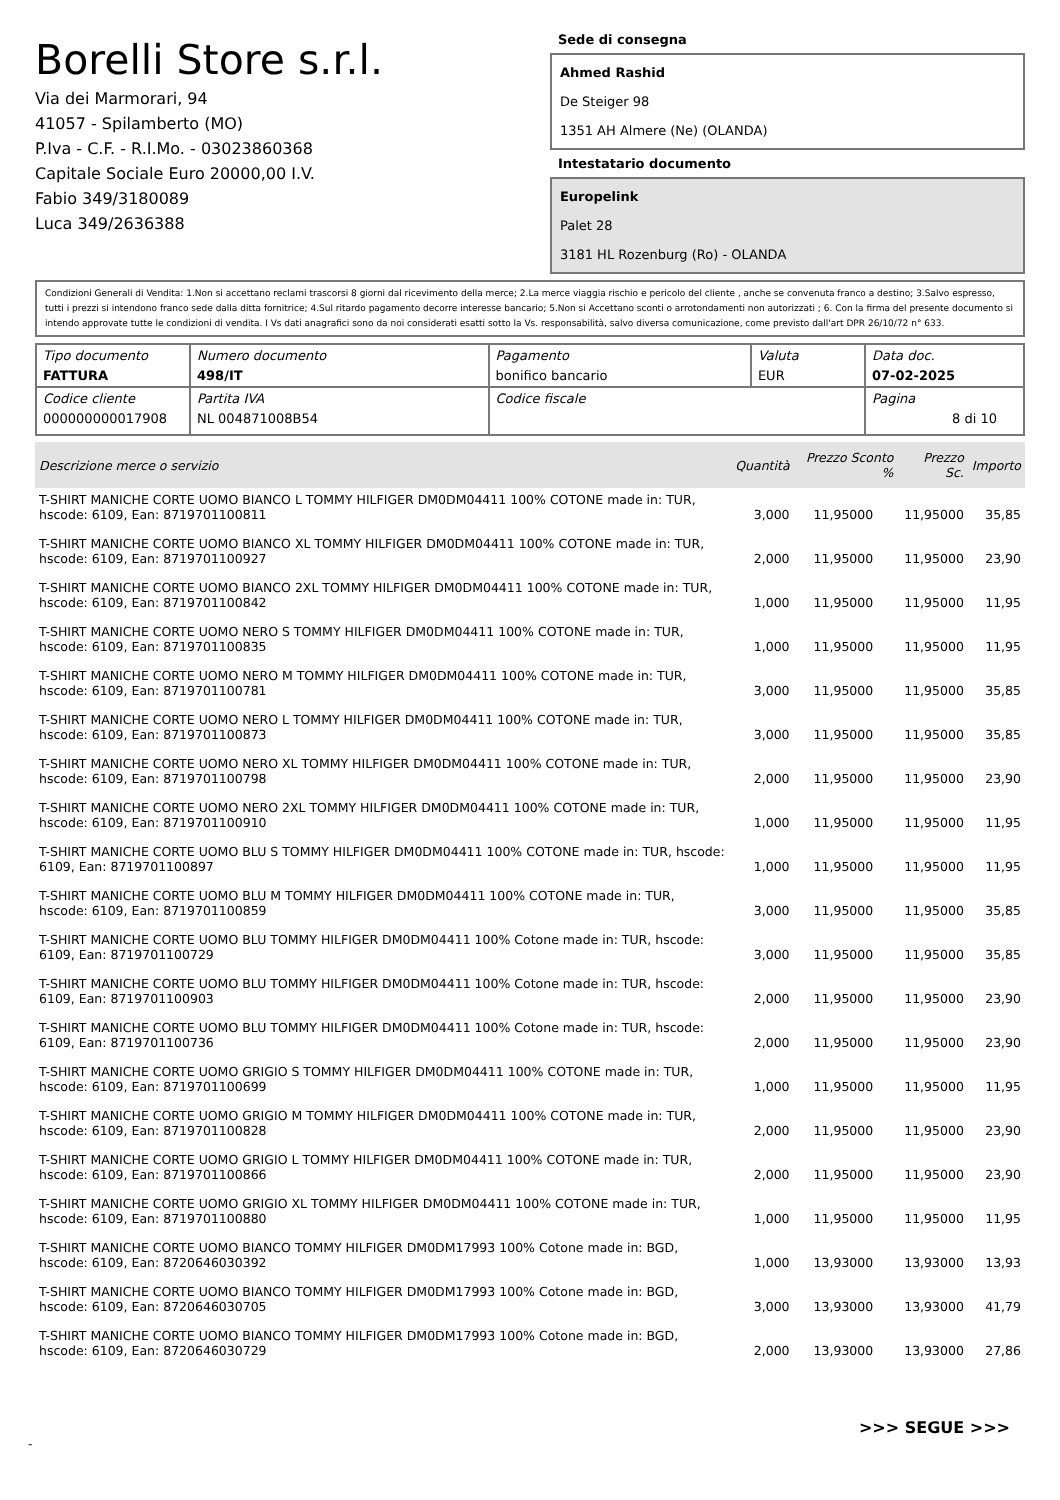Borelli Store s.r.l.
Via dei Marmorari, 94
41057 - Spilamberto (MO)
P.Iva - C.F. - R.I.Mo. - 03023860368
Capitale Sociale Euro 20000,00 I.V.
Fabio 349/3180089
Luca 349/2636388
Sede di consegna
Ahmed Rashid
De Steiger 98
1351 AH Almere (Ne) (OLANDA)
Intestatario documento
Europelink
Palet 28
3181 HL Rozenburg (Ro) - OLANDA
Condizioni Generali di Vendita: 1.Non si accettano reclami trascorsi 8 giorni dal ricevimento della merce; 2.La merce viaggia rischio e pericolo del cliente , anche se convenuta franco a destino; 3.Salvo espresso, tutti i prezzi si intendono franco sede dalla ditta fornitrice; 4.Sul ritardo pagamento decorre interesse bancario; 5.Non si Accettano sconti o arrotondamenti non autorizzati ; 6. Con la firma del presente documento si intendo approvate tutte le condizioni di vendita. I Vs dati anagrafici sono da noi considerati esatti sotto la Vs. responsabilità, salvo diversa comunicazione, come previsto dall'art DPR 26/10/72 n° 633.
| Tipo documento FATTURA | Numero documento 498/IT | Pagamento bonifico bancario | Valuta EUR | Data doc. 07-02-2025 |
| Codice cliente 000000000017908 | Partita IVA NL 004871008B54 | Codice fiscale | | Pagina 8 di 10 |
| Descrizione merce o servizio | Quantità | Prezzo Sconto % | Prezzo Sc. | Importo |
| --- | --- | --- | --- | --- |
| T-SHIRT MANICHE CORTE UOMO BIANCO L TOMMY HILFIGER DM0DM04411 100% COTONE made in: TUR, hscode: 6109, Ean: 8719701100811 | 3,000 | 11,95000 | 11,95000 | 35,85 |
| T-SHIRT MANICHE CORTE UOMO BIANCO XL TOMMY HILFIGER DM0DM04411 100% COTONE made in: TUR, hscode: 6109, Ean: 8719701100927 | 2,000 | 11,95000 | 11,95000 | 23,90 |
| T-SHIRT MANICHE CORTE UOMO BIANCO 2XL TOMMY HILFIGER DM0DM04411 100% COTONE made in: TUR, hscode: 6109, Ean: 8719701100842 | 1,000 | 11,95000 | 11,95000 | 11,95 |
| T-SHIRT MANICHE CORTE UOMO NERO S TOMMY HILFIGER DM0DM04411 100% COTONE made in: TUR, hscode: 6109, Ean: 8719701100835 | 1,000 | 11,95000 | 11,95000 | 11,95 |
| T-SHIRT MANICHE CORTE UOMO NERO M TOMMY HILFIGER DM0DM04411 100% COTONE made in: TUR, hscode: 6109, Ean: 8719701100781 | 3,000 | 11,95000 | 11,95000 | 35,85 |
| T-SHIRT MANICHE CORTE UOMO NERO L TOMMY HILFIGER DM0DM04411 100% COTONE made in: TUR, hscode: 6109, Ean: 8719701100873 | 3,000 | 11,95000 | 11,95000 | 35,85 |
| T-SHIRT MANICHE CORTE UOMO NERO XL TOMMY HILFIGER DM0DM04411 100% COTONE made in: TUR, hscode: 6109, Ean: 8719701100798 | 2,000 | 11,95000 | 11,95000 | 23,90 |
| T-SHIRT MANICHE CORTE UOMO NERO 2XL TOMMY HILFIGER DM0DM04411 100% COTONE made in: TUR, hscode: 6109, Ean: 8719701100910 | 1,000 | 11,95000 | 11,95000 | 11,95 |
| T-SHIRT MANICHE CORTE UOMO BLU S TOMMY HILFIGER DM0DM04411 100% COTONE made in: TUR, hscode: 6109, Ean: 8719701100897 | 1,000 | 11,95000 | 11,95000 | 11,95 |
| T-SHIRT MANICHE CORTE UOMO BLU M TOMMY HILFIGER DM0DM04411 100% COTONE made in: TUR, hscode: 6109, Ean: 8719701100859 | 3,000 | 11,95000 | 11,95000 | 35,85 |
| T-SHIRT MANICHE CORTE UOMO BLU TOMMY HILFIGER DM0DM04411 100% Cotone made in: TUR, hscode: 6109, Ean: 8719701100729 | 3,000 | 11,95000 | 11,95000 | 35,85 |
| T-SHIRT MANICHE CORTE UOMO BLU TOMMY HILFIGER DM0DM04411 100% Cotone made in: TUR, hscode: 6109, Ean: 8719701100903 | 2,000 | 11,95000 | 11,95000 | 23,90 |
| T-SHIRT MANICHE CORTE UOMO BLU TOMMY HILFIGER DM0DM04411 100% Cotone made in: TUR, hscode: 6109, Ean: 8719701100736 | 2,000 | 11,95000 | 11,95000 | 23,90 |
| T-SHIRT MANICHE CORTE UOMO GRIGIO S TOMMY HILFIGER DM0DM04411 100% COTONE made in: TUR, hscode: 6109, Ean: 8719701100699 | 1,000 | 11,95000 | 11,95000 | 11,95 |
| T-SHIRT MANICHE CORTE UOMO GRIGIO M TOMMY HILFIGER DM0DM04411 100% COTONE made in: TUR, hscode: 6109, Ean: 8719701100828 | 2,000 | 11,95000 | 11,95000 | 23,90 |
| T-SHIRT MANICHE CORTE UOMO GRIGIO L TOMMY HILFIGER DM0DM04411 100% COTONE made in: TUR, hscode: 6109, Ean: 8719701100866 | 2,000 | 11,95000 | 11,95000 | 23,90 |
| T-SHIRT MANICHE CORTE UOMO GRIGIO XL TOMMY HILFIGER DM0DM04411 100% COTONE made in: TUR, hscode: 6109, Ean: 8719701100880 | 1,000 | 11,95000 | 11,95000 | 11,95 |
| T-SHIRT MANICHE CORTE UOMO BIANCO TOMMY HILFIGER DM0DM17993 100% Cotone made in: BGD, hscode: 6109, Ean: 8720646030392 | 1,000 | 13,93000 | 13,93000 | 13,93 |
| T-SHIRT MANICHE CORTE UOMO BIANCO TOMMY HILFIGER DM0DM17993 100% Cotone made in: BGD, hscode: 6109, Ean: 8720646030705 | 3,000 | 13,93000 | 13,93000 | 41,79 |
| T-SHIRT MANICHE CORTE UOMO BIANCO TOMMY HILFIGER DM0DM17993 100% Cotone made in: BGD, hscode: 6109, Ean: 8720646030729 | 2,000 | 13,93000 | 13,93000 | 27,86 |
>>> SEGUE >>>
-